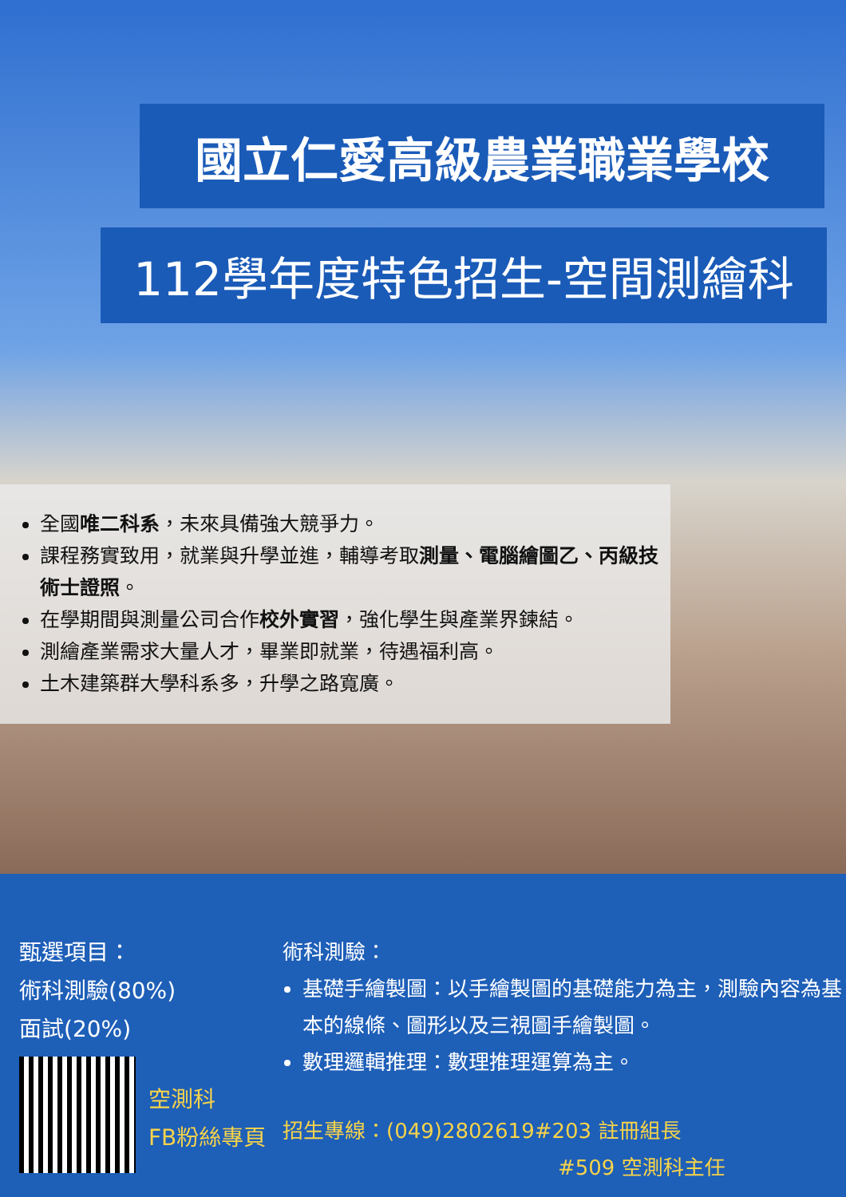國立仁愛高級農業職業學校
112學年度特色招生-空間測繪科
全國唯二科系，未來具備強大競爭力。
課程務實致用，就業與升學並進，輔導考取測量、電腦繪圖乙、丙級技術士證照。
在學期間與測量公司合作校外實習，強化學生與產業界鍊結。
測繪產業需求大量人才，畢業即就業，待遇福利高。
土木建築群大學科系多，升學之路寬廣。
甄選項目：
術科測驗(80%)
面試(20%)
空測科
FB粉絲專頁
術科測驗：
基礎手繪製圖：以手繪製圖的基礎能力為主，測驗內容為基本的線條、圖形以及三視圖手繪製圖。
數理邏輯推理：數理推理運算為主。
招生專線：(049)2802619#203 註冊組長
#509 空測科主任